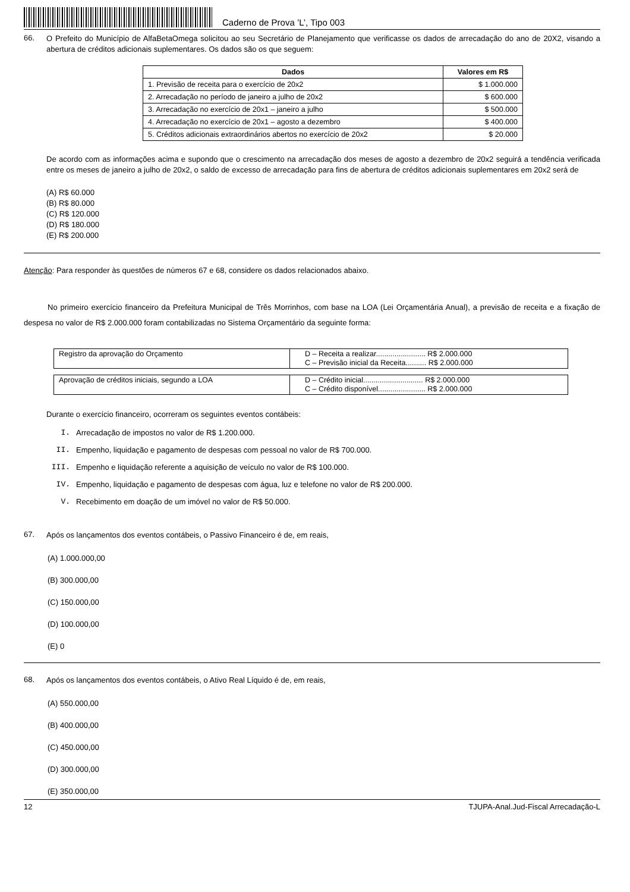Caderno de Prova ’L’, Tipo 003
66.
O Prefeito do Município de AlfaBetaOmega solicitou ao seu Secretário de Planejamento que verificasse os dados de arrecadação do ano de 20X2, visando a abertura de créditos adicionais suplementares. Os dados são os que seguem:
| Dados | Valores em R$ |
| --- | --- |
| 1. Previsão de receita para o exercício de 20x2 | $ 1.000.000 |
| 2. Arrecadação no período de janeiro a julho de 20x2 | $ 600.000 |
| 3. Arrecadação no exercício de 20x1 – janeiro a julho | $ 500.000 |
| 4. Arrecadação no exercício de 20x1 – agosto a dezembro | $ 400.000 |
| 5. Créditos adicionais extraordinários abertos no exercício de 20x2 | $ 20.000 |
De acordo com as informações acima e supondo que o crescimento na arrecadação dos meses de agosto a dezembro de 20x2 seguirá a tendência verificada entre os meses de janeiro a julho de 20x2, o saldo de excesso de arrecadação para fins de abertura de créditos adicionais suplementares em 20x2 será de
(A) R$ 60.000
(B) R$ 80.000
(C) R$ 120.000
(D) R$ 180.000
(E) R$ 200.000
Atenção: Para responder às questões de números 67 e 68, considere os dados relacionados abaixo.
No primeiro exercício financeiro da Prefeitura Municipal de Três Morrinhos, com base na LOA (Lei Orçamentária Anual), a previsão de receita e a fixação de despesa no valor de R$ 2.000.000 foram contabilizadas no Sistema Orçamentário da seguinte forma:
| Registro da aprovação do Orçamento | D – Receita a realizar........................ R$ 2.000.000 C – Previsão inicial da Receita.......... R$ 2.000.000 |
| Aprovação de créditos iniciais, segundo a LOA | D – Crédito inicial............................. R$ 2.000.000 C – Crédito disponível....................... R$ 2.000.000 |
Durante o exercício financeiro, ocorreram os seguintes eventos contábeis:
I. Arrecadação de impostos no valor de R$ 1.200.000.
II. Empenho, liquidação e pagamento de despesas com pessoal no valor de R$ 700.000.
III. Empenho e liquidação referente a aquisição de veículo no valor de R$ 100.000.
IV. Empenho, liquidação e pagamento de despesas com água, luz e telefone no valor de R$ 200.000.
V. Recebimento em doação de um imóvel no valor de R$ 50.000.
67.
Após os lançamentos dos eventos contábeis, o Passivo Financeiro é de, em reais,
(A) 1.000.000,00
(B) 300.000,00
(C) 150.000,00
(D) 100.000,00
(E) 0
68.
Após os lançamentos dos eventos contábeis, o Ativo Real Líquido é de, em reais,
(A) 550.000,00
(B) 400.000,00
(C) 450.000,00
(D) 300.000,00
(E) 350.000,00
12 TJUPA-Anal.Jud-Fiscal Arrecadação-L